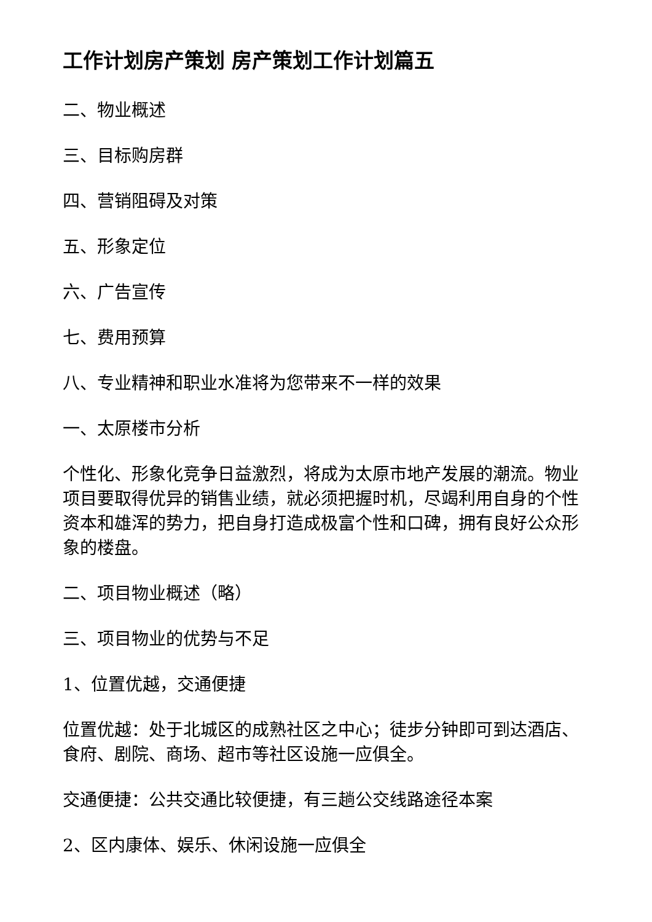工作计划房产策划 房产策划工作计划篇五
二、物业概述
三、目标购房群
四、营销阻碍及对策
五、形象定位
六、广告宣传
七、费用预算
八、专业精神和职业水准将为您带来不一样的效果
一、太原楼市分析
个性化、形象化竞争日益激烈，将成为太原市地产发展的潮流。物业项目要取得优异的销售业绩，就必须把握时机，尽竭利用自身的个性资本和雄浑的势力，把自身打造成极富个性和口碑，拥有良好公众形象的楼盘。
二、项目物业概述（略）
三、项目物业的优势与不足
1、位置优越，交通便捷
位置优越：处于北城区的成熟社区之中心；徒步分钟即可到达酒店、食府、剧院、商场、超市等社区设施一应俱全。
交通便捷：公共交通比较便捷，有三趟公交线路途径本案
2、区内康体、娱乐、休闲设施一应俱全